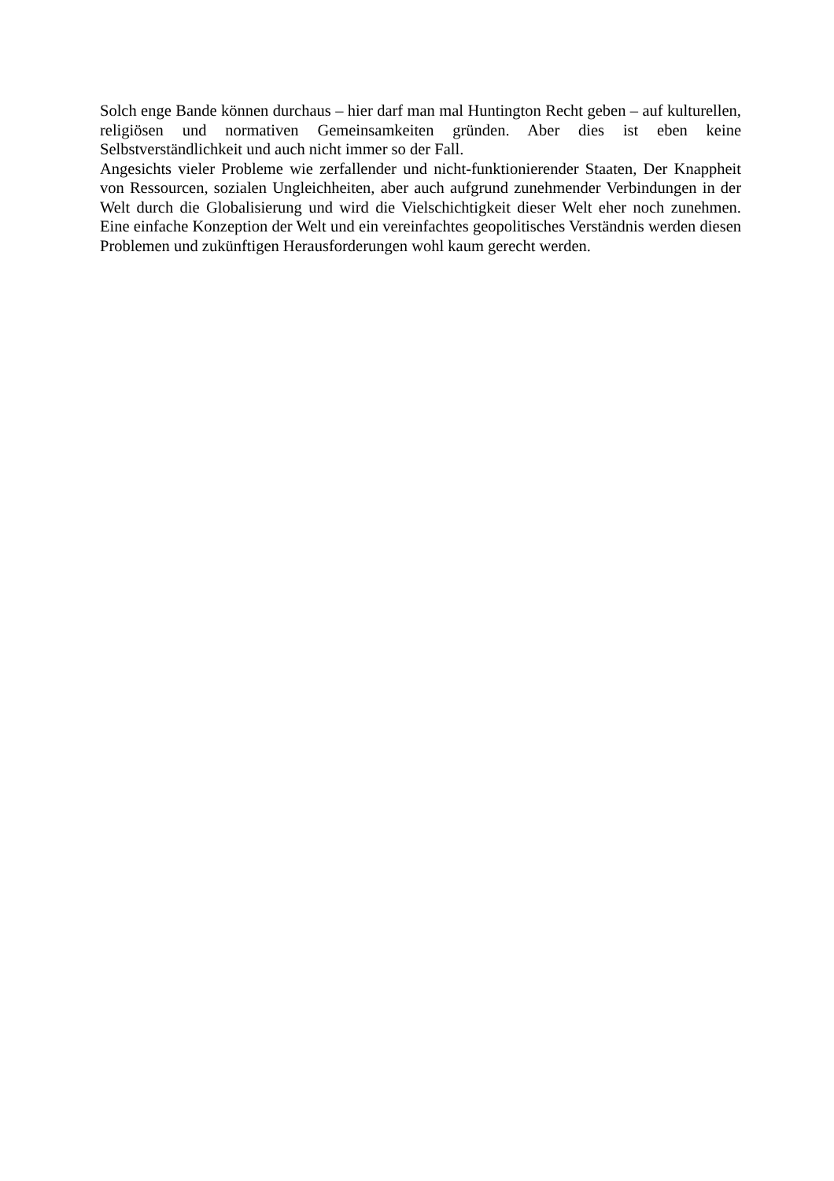Solch enge Bande können durchaus – hier darf man mal Huntington Recht geben – auf kulturellen, religiösen und normativen Gemeinsamkeiten gründen. Aber dies ist eben keine Selbstverständlichkeit und auch nicht immer so der Fall.
Angesichts vieler Probleme wie zerfallender und nicht-funktionierender Staaten, Der Knappheit von Ressourcen, sozialen Ungleichheiten, aber auch aufgrund zunehmender Verbindungen in der Welt durch die Globalisierung und wird die Vielschichtigkeit dieser Welt eher noch zunehmen. Eine einfache Konzeption der Welt und ein vereinfachtes geopolitisches Verständnis werden diesen Problemen und zukünftigen Herausforderungen wohl kaum gerecht werden.